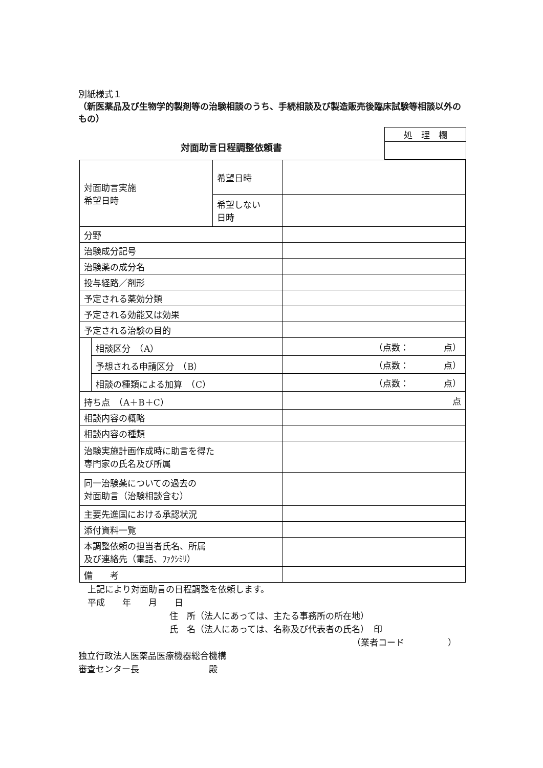別紙様式１
（新医薬品及び生物学的製剤等の治験相談のうち、手続相談及び製造販売後臨床試験等相談以外のもの）
対面助言日程調整依頼書
| 処 理 欄 |
| 対面助言実施 希望日時 | | 希望日時 | |
| | | 希望しない 日時 | |
| 分野 | | | |
| 治験成分記号 | | | |
| 治験薬の成分名 | | | |
| 投与経路／剤形 | | | |
| 予定される薬効分類 | | | |
| 予定される効能又は効果 | | | |
| 予定される治験の目的 | | | |
| | 相談区分 （A） | | （点数： 点） |
| | 予想される申請区分 （B） | | （点数： 点） |
| | 相談の種類による加算 （C） | | （点数： 点） |
| 持ち点 （A＋B＋C） | | | 点 |
| 相談内容の概略 | | | |
| 相談内容の種類 | | | |
| 治験実施計画作成時に助言を得た 専門家の氏名及び所属 | | | |
| 同一治験薬についての過去の 対面助言（治験相談含む） | | | |
| 主要先進国における承認状況 | | | |
| 添付資料一覧 | | | |
| 本調整依頼の担当者氏名、所属 及び連絡先（電話、ﾌｧｸｼﾐﾘ） | | | |
| 備 考 | | | |
上記により対面助言の日程調整を依頼します。
平成　　年　　月　　日
住　所（法人にあっては、主たる事務所の所在地）
氏　名（法人にあっては、名称及び代表者の氏名）　印
（業者コード　　　　　）
独立行政法人医薬品医療機器総合機構
審査センター長　　　　　　　　殿